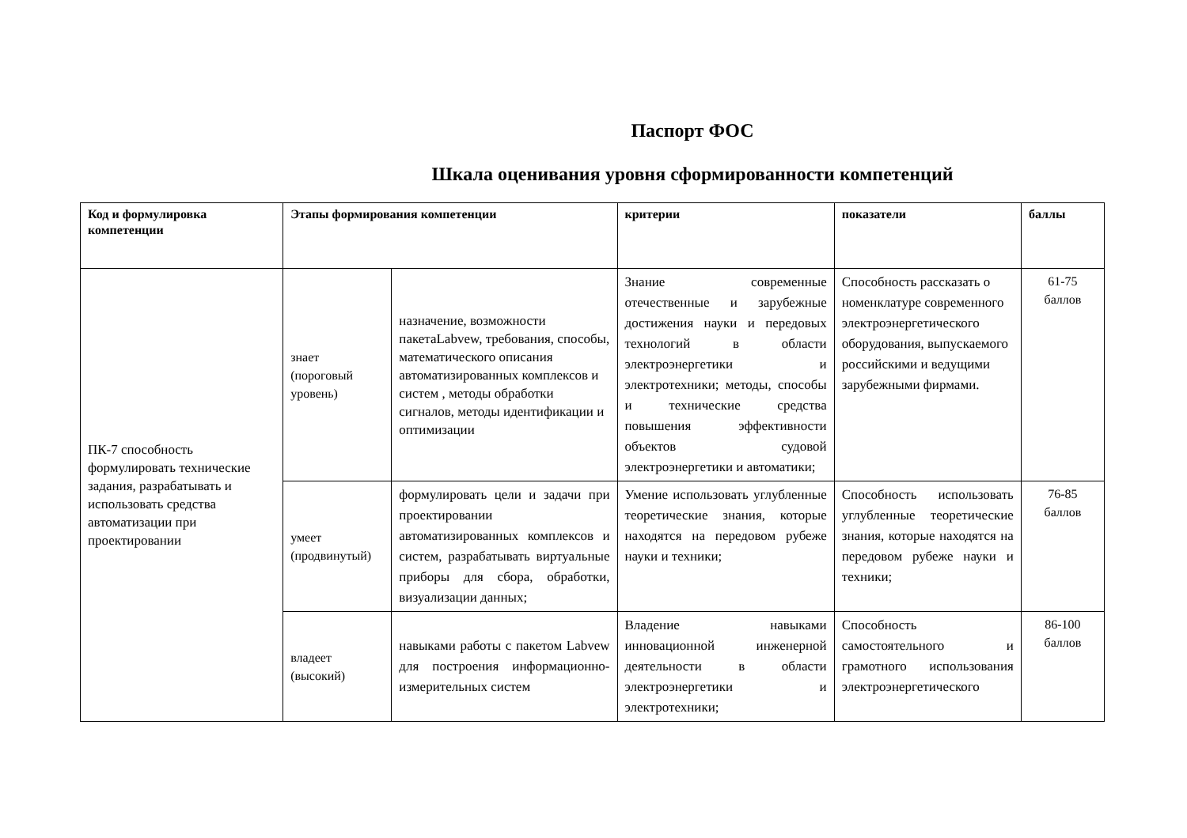Паспорт ФОС
Шкала оценивания уровня сформированности компетенций
| Код и формулировка компетенции | Этапы формирования компетенции | | критерии | показатели | баллы |
| --- | --- | --- | --- | --- | --- |
| ПК-7 способность формулировать технические задания, разрабатывать и использовать средства автоматизации при проектировании | знает (пороговый уровень) | назначение, возможности пакетаLabvew, требования, способы, математического описания автоматизированных комплексов и систем , методы обработки сигналов, методы идентификации и оптимизации | Знание современные отечественные и зарубежные достижения науки и передовых технологий в области электроэнергетики и электротехники; методы, способы и технические средства повышения эффективности объектов судовой электроэнергетики и автоматики; | Способность рассказать о номенклатуре современного электроэнергетического оборудования, выпускаемого российскими и ведущими зарубежными фирмами. | 61-75 баллов |
| | умеет (продвинутый) | формулировать цели и задачи при проектировании автоматизированных комплексов и систем, разрабатывать виртуальные приборы для сбора, обработки, визуализации данных; | Умение использовать углубленные теоретические знания, которые находятся на передовом рубеже науки и техники; | Способность использовать углубленные теоретические знания, которые находятся на передовом рубеже науки и техники; | 76-85 баллов |
| | владеет (высокий) | навыками работы с пакетом Labvew для построения информационно-измерительных систем | Владение навыками инновационной инженерной деятельности в области электроэнергетики и электротехники; | Способность самостоятельного и грамотного использования электроэнергетического | 86-100 баллов |